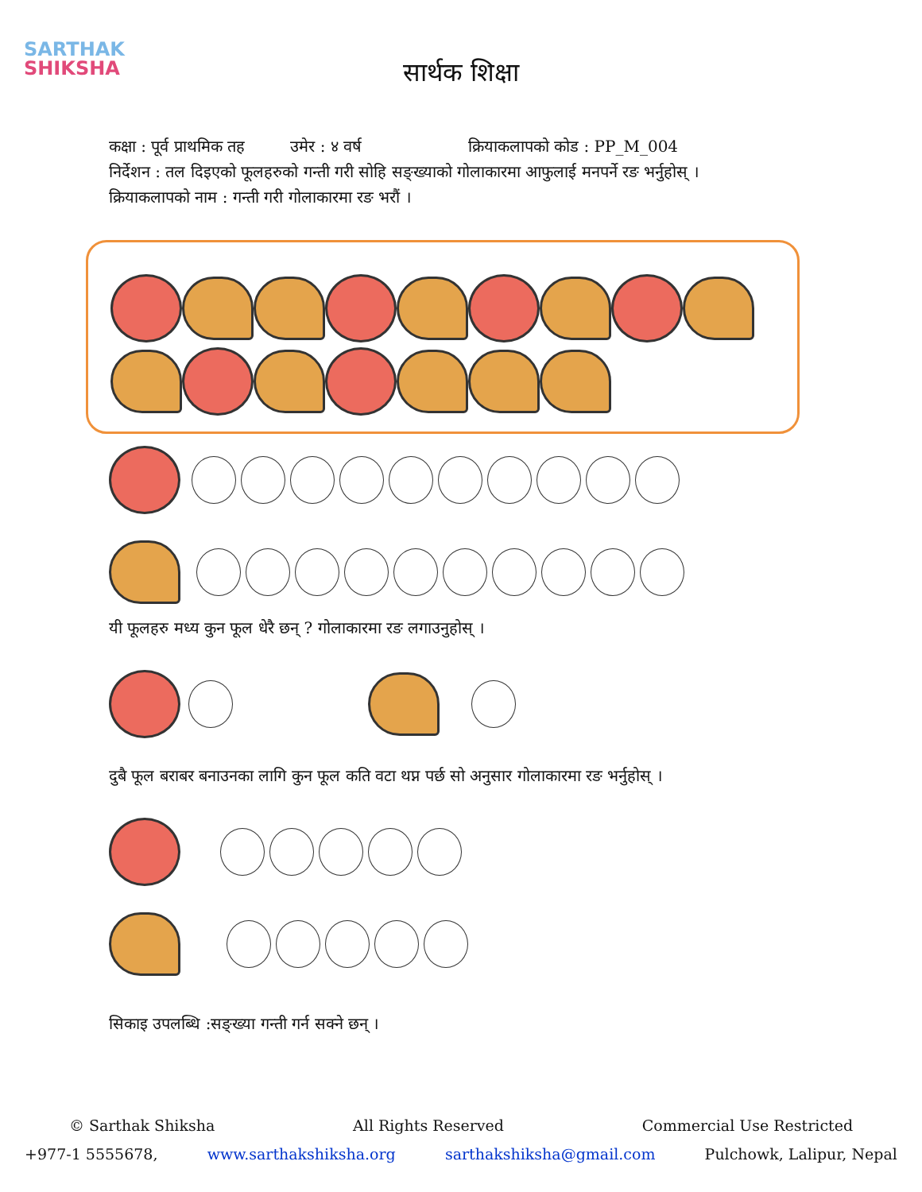SARTHAK
SHIKSHA
सार्थक शिक्षा
कक्षा : पूर्व प्राथमिक तह उमेर : ४ वर्ष क्रियाकलापको कोड : PP_M_004
निर्देशन : तल दिइएको फूलहरुको गन्ती गरी सोहि सङ्ख्याको गोलाकारमा आफुलाई मनपर्ने रङ भर्नुहोस् ।
क्रियाकलापको नाम : गन्ती गरी गोलाकारमा रङ भरौं ।
यी फूलहरु मध्य कुन फूल धेरै छन् ? गोलाकारमा रङ लगाउनुहोस् ।
दुबै फूल बराबर बनाउनका लागि कुन फूल कति वटा थप्न पर्छ सो अनुसार गोलाकारमा रङ भर्नुहोस् ।
सिकाइ उपलब्धि :सङ्ख्या गन्ती गर्न सक्ने छन् ।
© Sarthak Shiksha All Rights Reserved Commercial Use Restricted
+977-1 5555678, www.sarthakshiksha.org sarthakshiksha@gmail.com Pulchowk, Lalipur, Nepal